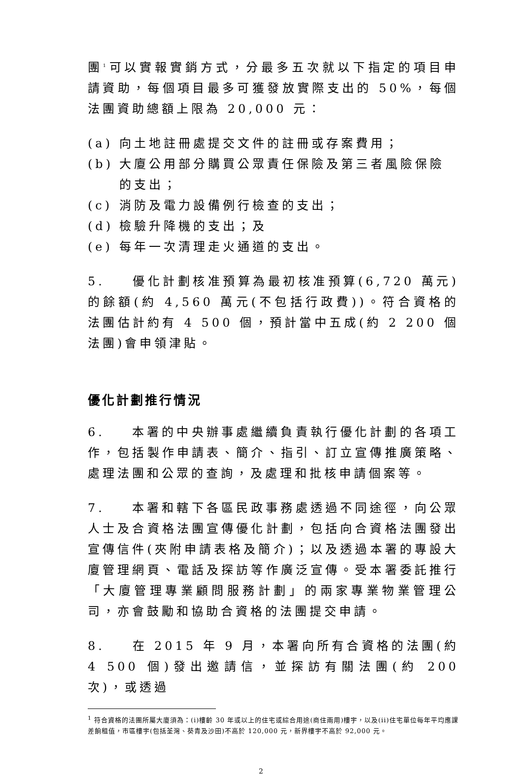團<sup>1</sup>可以實報實銷方式，分最多五次就以下指定的項目申請資助，每個項目最多可獲發放實際支出的 50%，每個法團資助總額上限為 20,000 元：
(a) 向土地註冊處提交文件的註冊或存案費用；
(b) 大廈公用部分購買公眾責任保險及第三者風險保險的支出；
(c) 消防及電力設備例行檢查的支出；
(d) 檢驗升降機的支出；及
(e) 每年一次清理走火通道的支出。
5. 優化計劃核准預算為最初核准預算(6,720 萬元)的餘額(約 4,560 萬元(不包括行政費))。符合資格的法團估計約有 4 500 個，預計當中五成(約 2 200 個法團)會申領津貼。
優化計劃推行情況
6. 本署的中央辦事處繼續負責執行優化計劃的各項工作，包括製作申請表、簡介、指引、訂立宣傳推廣策略、處理法團和公眾的查詢，及處理和批核申請個案等。
7. 本署和轄下各區民政事務處透過不同途徑，向公眾人士及合資格法團宣傳優化計劃，包括向合資格法團發出宣傳信件(夾附申請表格及簡介)；以及透過本署的專設大廈管理網頁、電話及探訪等作廣泛宣傳。受本署委託推行「大廈管理專業顧問服務計劃」的兩家專業物業管理公司，亦會鼓勵和協助合資格的法團提交申請。
8. 在 2015 年 9 月，本署向所有合資格的法團(約 4 500 個)發出邀請信，並探訪有關法團(約 200 次)，或透過
<sup>1</sup> 符合資格的法團所屬大廈須為：(i)樓齡 30 年或以上的住宅或綜合用途(商住兩用)樓宇，以及(ii)住宅單位每年平均應課差餉租值，市區樓宇(包括荃灣、葵青及沙田)不高於 120,000 元，新界樓宇不高於 92,000 元。
2